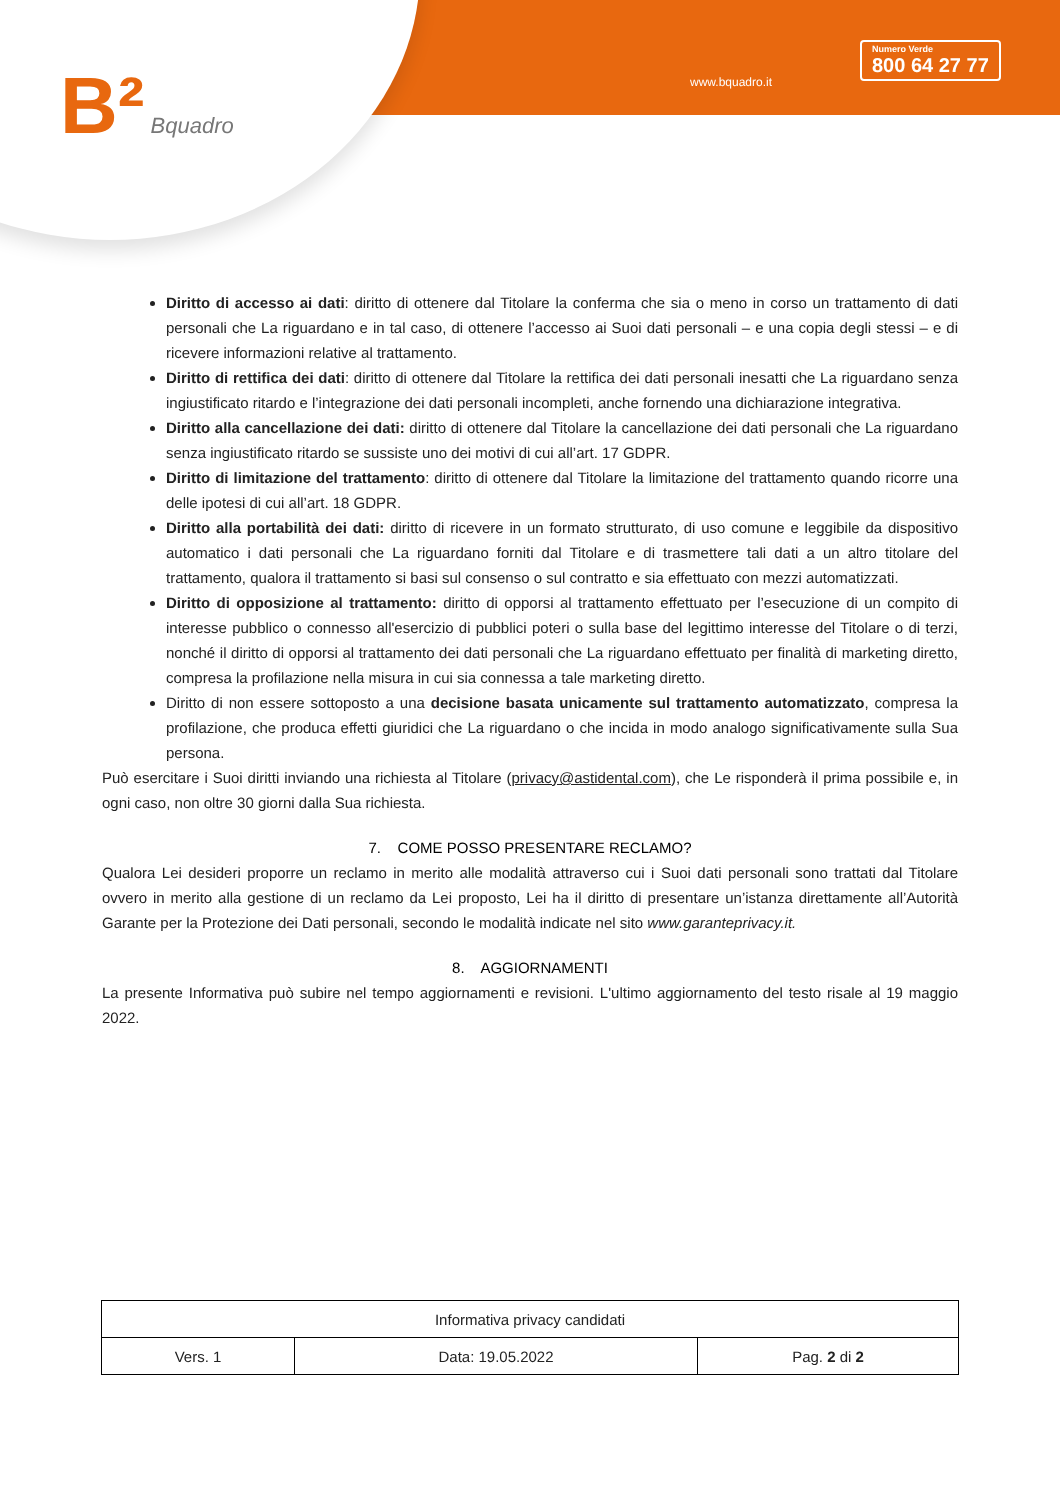B² Bquadro www.bquadro.it
Numero Verde
800 64 27 77
Diritto di accesso ai dati: diritto di ottenere dal Titolare la conferma che sia o meno in corso un trattamento di dati personali che La riguardano e in tal caso, di ottenere l’accesso ai Suoi dati personali – e una copia degli stessi – e di ricevere informazioni relative al trattamento.
Diritto di rettifica dei dati: diritto di ottenere dal Titolare la rettifica dei dati personali inesatti che La riguardano senza ingiustificato ritardo e l’integrazione dei dati personali incompleti, anche fornendo una dichiarazione integrativa.
Diritto alla cancellazione dei dati: diritto di ottenere dal Titolare la cancellazione dei dati personali che La riguardano senza ingiustificato ritardo se sussiste uno dei motivi di cui all’art. 17 GDPR.
Diritto di limitazione del trattamento: diritto di ottenere dal Titolare la limitazione del trattamento quando ricorre una delle ipotesi di cui all’art. 18 GDPR.
Diritto alla portabilità dei dati: diritto di ricevere in un formato strutturato, di uso comune e leggibile da dispositivo automatico i dati personali che La riguardano forniti dal Titolare e di trasmettere tali dati a un altro titolare del trattamento, qualora il trattamento si basi sul consenso o sul contratto e sia effettuato con mezzi automatizzati.
Diritto di opposizione al trattamento: diritto di opporsi al trattamento effettuato per l’esecuzione di un compito di interesse pubblico o connesso all'esercizio di pubblici poteri o sulla base del legittimo interesse del Titolare o di terzi, nonché il diritto di opporsi al trattamento dei dati personali che La riguardano effettuato per finalità di marketing diretto, compresa la profilazione nella misura in cui sia connessa a tale marketing diretto.
Diritto di non essere sottoposto a una decisione basata unicamente sul trattamento automatizzato, compresa la profilazione, che produca effetti giuridici che La riguardano o che incida in modo analogo significativamente sulla Sua persona.
Può esercitare i Suoi diritti inviando una richiesta al Titolare (privacy@astidental.com), che Le risponderà il prima possibile e, in ogni caso, non oltre 30 giorni dalla Sua richiesta.
7. COME POSSO PRESENTARE RECLAMO?
Qualora Lei desideri proporre un reclamo in merito alle modalità attraverso cui i Suoi dati personali sono trattati dal Titolare ovvero in merito alla gestione di un reclamo da Lei proposto, Lei ha il diritto di presentare un’istanza direttamente all’Autorità Garante per la Protezione dei Dati personali, secondo le modalità indicate nel sito www.garanteprivacy.it.
8. AGGIORNAMENTI
La presente Informativa può subire nel tempo aggiornamenti e revisioni. L'ultimo aggiornamento del testo risale al 19 maggio 2022.
| Informativa privacy candidati | | |
| Vers. 1 | Data: 19.05.2022 | Pag. 2 di 2 |